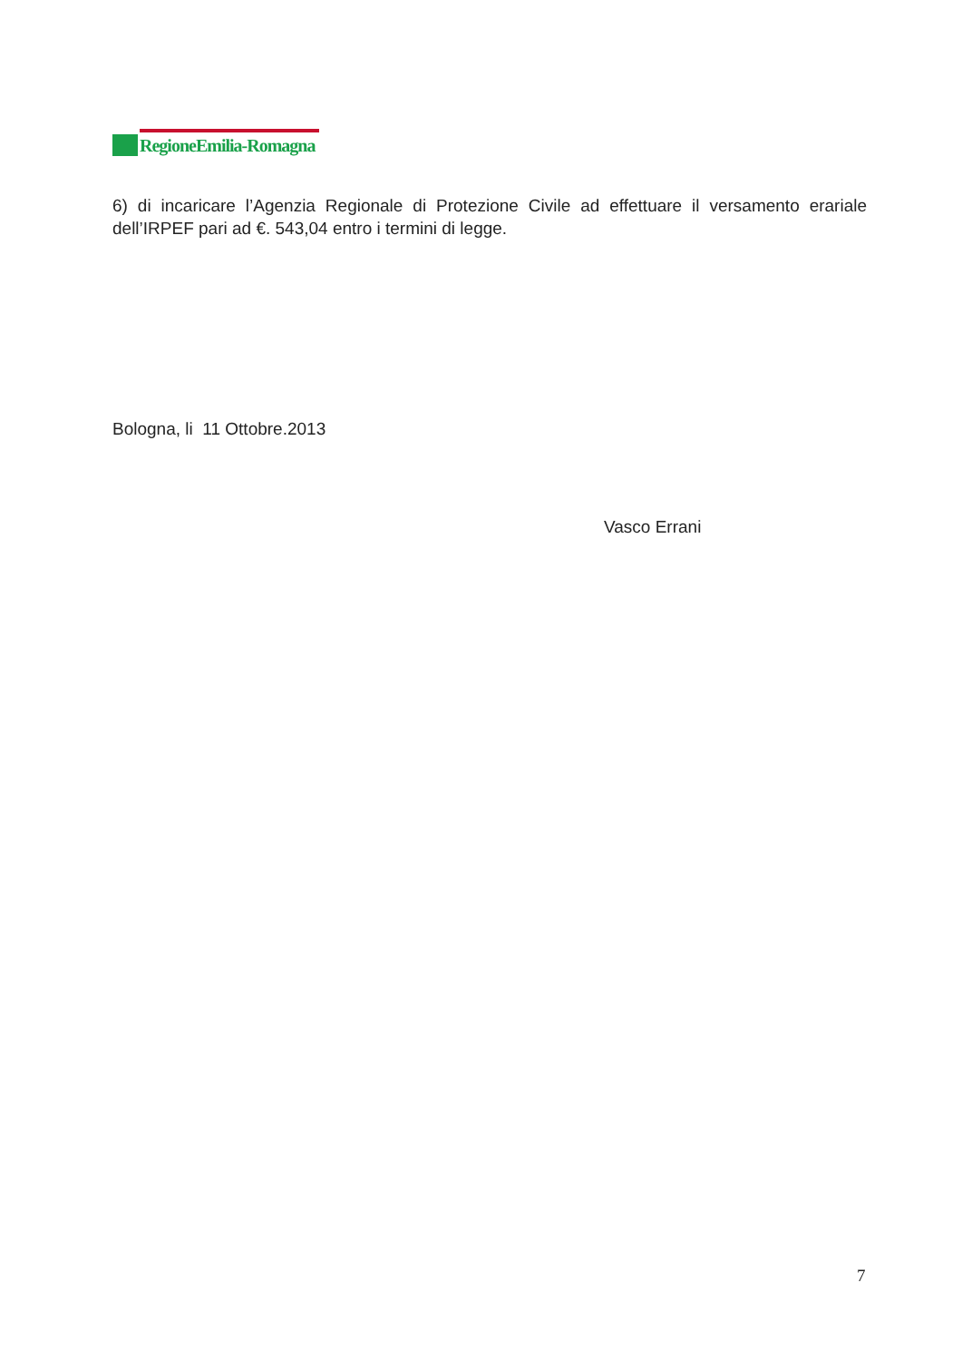RegioneEmilia-Romagna
6) di incaricare l’Agenzia Regionale di Protezione Civile ad effettuare il versamento erariale dell’IRPEF pari ad €. 543,04 entro i termini di legge.
Bologna, li 11 Ottobre.2013
Vasco Errani
7